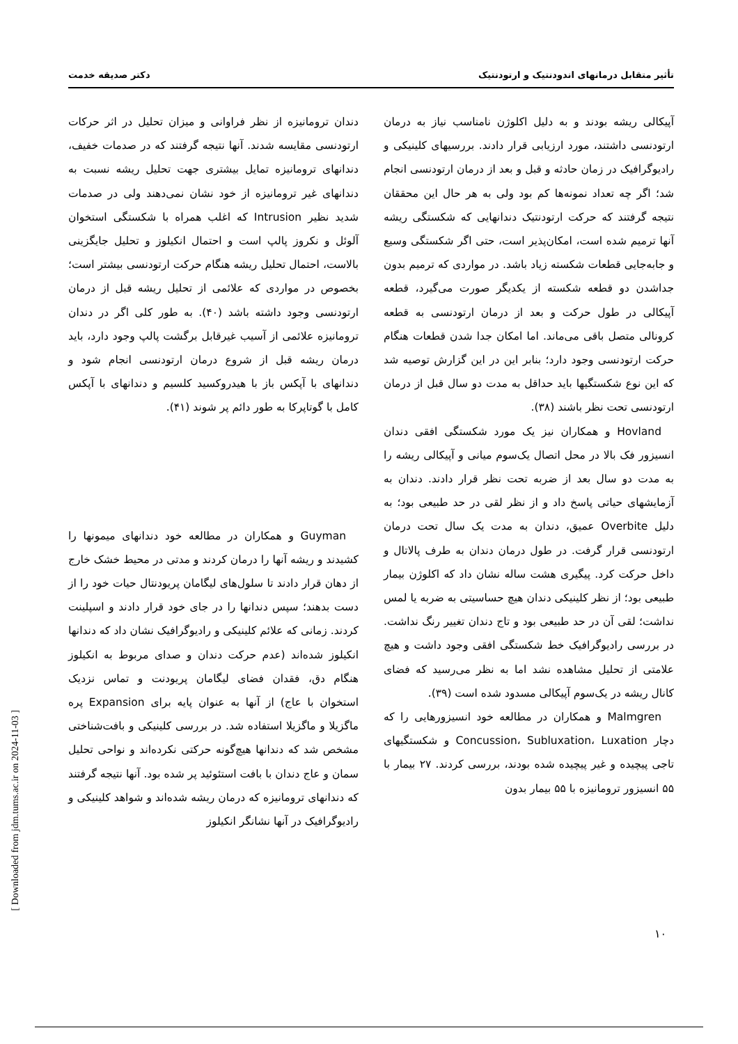تأثیر متقابل درمانهای اندودنتیک و ارتودنتیک دکتر صدیقه خدمت
آپیکالی ریشه بودند و به دلیل اکلوژن نامناسب نیاز به درمان ارتودنسی داشتند، مورد ارزیابی قرار دادند. بررسیهای کلینیکی و رادیوگرافیک در زمان حادثه و قبل و بعد از درمان ارتودنسی انجام شد؛ اگر چه تعداد نمونه‌ها کم بود ولی به هر حال این محققان نتیجه گرفتند که حرکت ارتودنتیک دندانهایی که شکستگی ریشه آنها ترمیم شده است، امکان‌پذیر است، حتی اگر شکستگی وسیع و جابه‌جایی قطعات شکسته زیاد باشد. در مواردی که ترمیم بدون جداشدن دو قطعه شکسته از یکدیگر صورت می‌گیرد، قطعه آپیکالی در طول حرکت و بعد از درمان ارتودنسی به قطعه کرونالی متصل باقی می‌ماند. اما امکان جدا شدن قطعات هنگام حرکت ارتودنسی وجود دارد؛ بنابر این در این گزارش توصیه شد که این نوع شکستگیها باید حداقل به مدت دو سال قبل از درمان ارتودنسی تحت نظر باشند (۳۸).
Hovland و همکاران نیز یک مورد شکستگی افقی دندان انسیزور فک بالا در محل اتصال یک‌سوم میانی و آپیکالی ریشه را به مدت دو سال بعد از ضربه تحت نظر قرار دادند. دندان به آزمایشهای حیاتی پاسخ داد و از نظر لقی در حد طبیعی بود؛ به دلیل Overbite عمیق، دندان به مدت یک سال تحت درمان ارتودنسی قرار گرفت. در طول درمان دندان به طرف پالاتال و داخل حرکت کرد. پیگیری هشت ساله نشان داد که اکلوژن بیمار طبیعی بود؛ از نظر کلینیکی دندان هیچ حساسیتی به ضربه یا لمس نداشت؛ لقی آن در حد طبیعی بود و تاج دندان تغییر رنگ نداشت. در بررسی رادیوگرافیک خط شکستگی افقی وجود داشت و هیچ علامتی از تحلیل مشاهده نشد اما به نظر می‌رسید که فضای کانال ریشه در یک‌سوم آپیکالی مسدود شده است (۳۹).
Malmgren و همکاران در مطالعه خود انسیزورهایی را که دچار Concussion، Subluxation، Luxation و شکستگیهای تاجی پیچیده و غیر پیچیده شده بودند، بررسی کردند. ۲۷ بیمار با ۵۵ انسیزور ترومانیزه با ۵۵ بیمار بدون
دندان ترومانیزه از نظر فراوانی و میزان تحلیل در اثر حرکات ارتودنسی مقایسه شدند. آنها نتیجه گرفتند که در صدمات خفیف، دندانهای ترومانیزه تمایل بیشتری جهت تحلیل ریشه نسبت به دندانهای غیر ترومانیزه از خود نشان نمی‌دهند ولی در صدمات شدید نظیر Intrusion که اغلب همراه با شکستگی استخوان آلوئل و نکروز پالپ است و احتمال انکیلوز و تحلیل جایگزینی بالاست، احتمال تحلیل ریشه هنگام حرکت ارتودنسی بیشتر است؛ بخصوص در مواردی که علائمی از تحلیل ریشه قبل از درمان ارتودنسی وجود داشته باشد (۴۰). به طور کلی اگر در دندان ترومانیزه علائمی از آسیب غیرقابل برگشت پالپ وجود دارد، باید درمان ریشه قبل از شروع درمان ارتودنسی انجام شود و دندانهای با آپکس باز با هیدروکسید کلسیم و دندانهای با آپکس کامل با گوتاپرکا به طور دائم پر شوند (۴۱).
Guyman و همکاران در مطالعه خود دندانهای میمونها را کشیدند و ریشه آنها را درمان کردند و مدتی در محیط خشک خارج از دهان قرار دادند تا سلول‌های لیگامان پریودنتال حیات خود را از دست بدهند؛ سپس دندانها را در جای خود قرار دادند و اسپلینت کردند. زمانی که علائم کلینیکی و رادیوگرافیک نشان داد که دندانها انکیلوز شده‌اند (عدم حرکت دندان و صدای مربوط به انکیلوز هنگام دق، فقدان فضای لیگامان پریودنت و تماس نزدیک استخوان با عاج) از آنها به عنوان پایه برای Expansion پره ماگزیلا و ماگزیلا استفاده شد. در بررسی کلینیکی و بافت‌شناختی مشخص شد که دندانها هیچ‌گونه حرکتی نکرده‌اند و نواحی تحلیل سمان و عاج دندان با بافت استئوئید پر شده بود. آنها نتیجه گرفتند که دندانهای ترومانیزه که درمان ریشه شده‌اند و شواهد کلینیکی و رادیوگرافیک در آنها نشانگر انکیلوز
۱۰
[ Downloaded from jdm.tums.ac.ir on 2024-11-03 ]